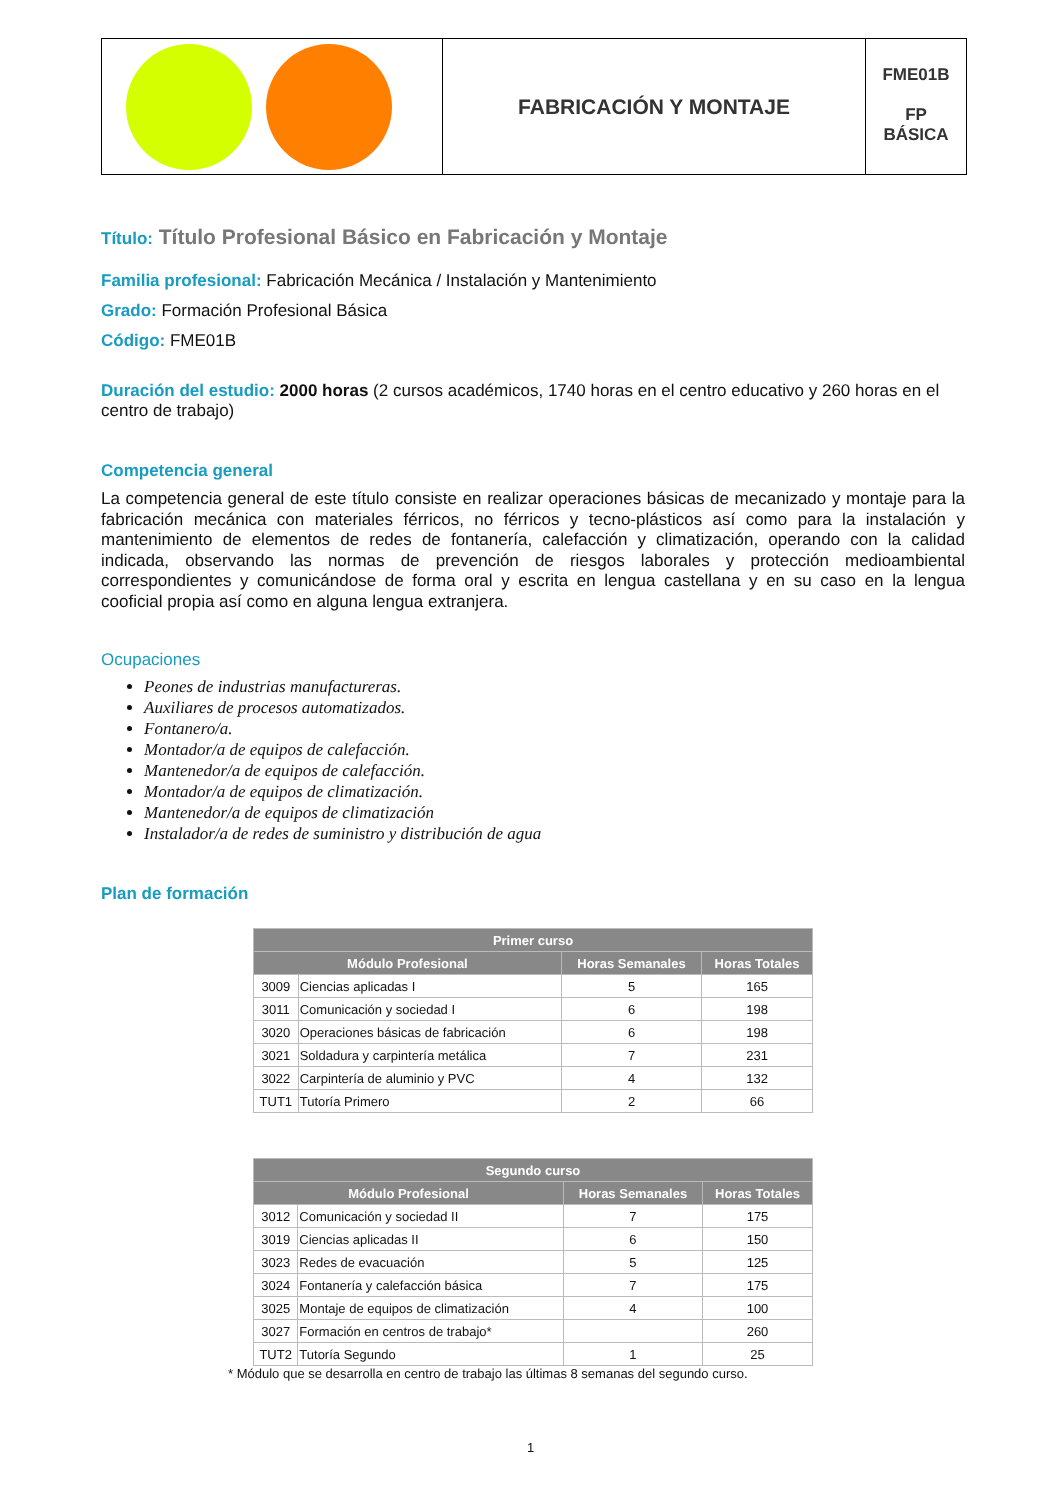FABRICACIÓN Y MONTAJE
FME01B
FP
BÁSICA
Título: Título Profesional Básico en Fabricación y Montaje
Familia profesional: Fabricación Mecánica / Instalación y Mantenimiento
Grado: Formación Profesional Básica
Código: FME01B
Duración del estudio: 2000 horas (2 cursos académicos, 1740 horas en el centro educativo y 260 horas en el centro de trabajo)
Competencia general
La competencia general de este título consiste en realizar operaciones básicas de mecanizado y montaje para la fabricación mecánica con materiales férricos, no férricos y tecno-plásticos así como para la instalación y mantenimiento de elementos de redes de fontanería, calefacción y climatización, operando con la calidad indicada, observando las normas de prevención de riesgos laborales y protección medioambiental correspondientes y comunicándose de forma oral y escrita en lengua castellana y en su caso en la lengua cooficial propia así como en alguna lengua extranjera.
Ocupaciones
Peones de industrias manufactureras.
Auxiliares de procesos automatizados.
Fontanero/a.
Montador/a de equipos de calefacción.
Mantenedor/a de equipos de calefacción.
Montador/a de equipos de climatización.
Mantenedor/a de equipos de climatización
Instalador/a de redes de suministro y distribución de agua
Plan de formación
| Primer curso | | | |
| --- | --- | --- | --- |
| Módulo Profesional | | Horas Semanales | Horas Totales |
| 3009 | Ciencias aplicadas I | 5 | 165 |
| 3011 | Comunicación y sociedad I | 6 | 198 |
| 3020 | Operaciones básicas de fabricación | 6 | 198 |
| 3021 | Soldadura y carpintería metálica | 7 | 231 |
| 3022 | Carpintería de aluminio y PVC | 4 | 132 |
| TUT1 | Tutoría Primero | 2 | 66 |
| Segundo curso | | | |
| --- | --- | --- | --- |
| Módulo Profesional | | Horas Semanales | Horas Totales |
| 3012 | Comunicación y sociedad II | 7 | 175 |
| 3019 | Ciencias aplicadas II | 6 | 150 |
| 3023 | Redes de evacuación | 5 | 125 |
| 3024 | Fontanería y calefacción básica | 7 | 175 |
| 3025 | Montaje de equipos de climatización | 4 | 100 |
| 3027 | Formación en centros de trabajo* | | 260 |
| TUT2 | Tutoría Segundo | 1 | 25 |
* Módulo que se desarrolla en centro de trabajo las últimas 8 semanas del segundo curso.
1